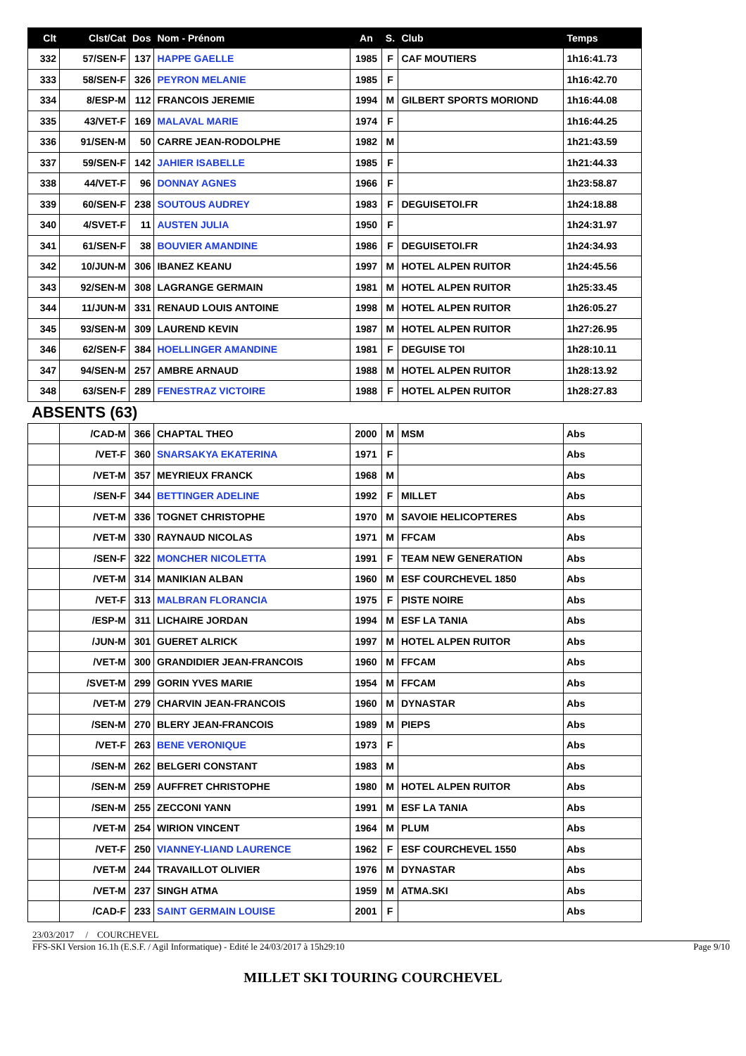| Clt | Clst/Cat | Dos | Nom - Prénom | An | S. | Club | Temps |
| --- | --- | --- | --- | --- | --- | --- | --- |
| 332 | 57/SEN-F | 137 | HAPPE GAELLE | 1985 | F | CAF MOUTIERS | 1h16:41.73 |
| 333 | 58/SEN-F | 326 | PEYRON MELANIE | 1985 | F | | 1h16:42.70 |
| 334 | 8/ESP-M | 112 | FRANCOIS JEREMIE | 1994 | M | GILBERT SPORTS MORIOND | 1h16:44.08 |
| 335 | 43/VET-F | 169 | MALAVAL MARIE | 1974 | F | | 1h16:44.25 |
| 336 | 91/SEN-M | 50 | CARRE JEAN-RODOLPHE | 1982 | M | | 1h21:43.59 |
| 337 | 59/SEN-F | 142 | JAHIER ISABELLE | 1985 | F | | 1h21:44.33 |
| 338 | 44/VET-F | 96 | DONNAY AGNES | 1966 | F | | 1h23:58.87 |
| 339 | 60/SEN-F | 238 | SOUTOUS AUDREY | 1983 | F | DEGUISETOI.FR | 1h24:18.88 |
| 340 | 4/SVET-F | 11 | AUSTEN JULIA | 1950 | F | | 1h24:31.97 |
| 341 | 61/SEN-F | 38 | BOUVIER AMANDINE | 1986 | F | DEGUISETOI.FR | 1h24:34.93 |
| 342 | 10/JUN-M | 306 | IBANEZ KEANU | 1997 | M | HOTEL ALPEN RUITOR | 1h24:45.56 |
| 343 | 92/SEN-M | 308 | LAGRANGE GERMAIN | 1981 | M | HOTEL ALPEN RUITOR | 1h25:33.45 |
| 344 | 11/JUN-M | 331 | RENAUD LOUIS ANTOINE | 1998 | M | HOTEL ALPEN RUITOR | 1h26:05.27 |
| 345 | 93/SEN-M | 309 | LAUREND KEVIN | 1987 | M | HOTEL ALPEN RUITOR | 1h27:26.95 |
| 346 | 62/SEN-F | 384 | HOELLINGER AMANDINE | 1981 | F | DEGUISE TOI | 1h28:10.11 |
| 347 | 94/SEN-M | 257 | AMBRE ARNAUD | 1988 | M | HOTEL ALPEN RUITOR | 1h28:13.92 |
| 348 | 63/SEN-F | 289 | FENESTRAZ VICTOIRE | 1988 | F | HOTEL ALPEN RUITOR | 1h28:27.83 |
ABSENTS (63)
| | /CAD-M | 366 | CHAPTAL THEO | 2000 | M | MSM | Abs |
| | /VET-F | 360 | SNARSAKYA EKATERINA | 1971 | F | | Abs |
| | /VET-M | 357 | MEYRIEUX FRANCK | 1968 | M | | Abs |
| | /SEN-F | 344 | BETTINGER ADELINE | 1992 | F | MILLET | Abs |
| | /VET-M | 336 | TOGNET CHRISTOPHE | 1970 | M | SAVOIE HELICOPTERES | Abs |
| | /VET-M | 330 | RAYNAUD NICOLAS | 1971 | M | FFCAM | Abs |
| | /SEN-F | 322 | MONCHER NICOLETTA | 1991 | F | TEAM NEW GENERATION | Abs |
| | /VET-M | 314 | MANIKIAN ALBAN | 1960 | M | ESF COURCHEVEL 1850 | Abs |
| | /VET-F | 313 | MALBRAN FLORANCIA | 1975 | F | PISTE NOIRE | Abs |
| | /ESP-M | 311 | LICHAIRE JORDAN | 1994 | M | ESF LA TANIA | Abs |
| | /JUN-M | 301 | GUERET ALRICK | 1997 | M | HOTEL ALPEN RUITOR | Abs |
| | /VET-M | 300 | GRANDIDIER JEAN-FRANCOIS | 1960 | M | FFCAM | Abs |
| | /SVET-M | 299 | GORIN YVES MARIE | 1954 | M | FFCAM | Abs |
| | /VET-M | 279 | CHARVIN JEAN-FRANCOIS | 1960 | M | DYNASTAR | Abs |
| | /SEN-M | 270 | BLERY JEAN-FRANCOIS | 1989 | M | PIEPS | Abs |
| | /VET-F | 263 | BENE VERONIQUE | 1973 | F | | Abs |
| | /SEN-M | 262 | BELGERI CONSTANT | 1983 | M | | Abs |
| | /SEN-M | 259 | AUFFRET CHRISTOPHE | 1980 | M | HOTEL ALPEN RUITOR | Abs |
| | /SEN-M | 255 | ZECCONI YANN | 1991 | M | ESF LA TANIA | Abs |
| | /VET-M | 254 | WIRION VINCENT | 1964 | M | PLUM | Abs |
| | /VET-F | 250 | VIANNEY-LIAND LAURENCE | 1962 | F | ESF COURCHEVEL 1550 | Abs |
| | /VET-M | 244 | TRAVAILLOT OLIVIER | 1976 | M | DYNASTAR | Abs |
| | /VET-M | 237 | SINGH ATMA | 1959 | M | ATMA.SKI | Abs |
| | /CAD-F | 233 | SAINT GERMAIN LOUISE | 2001 | F | | Abs |
23/03/2017 / COURCHEVEL
FFS-SKI Version 16.1h (E.S.F. / Agil Informatique) - Edité le 24/03/2017 à 15h29:10 Page 9/10
MILLET SKI TOURING COURCHEVEL